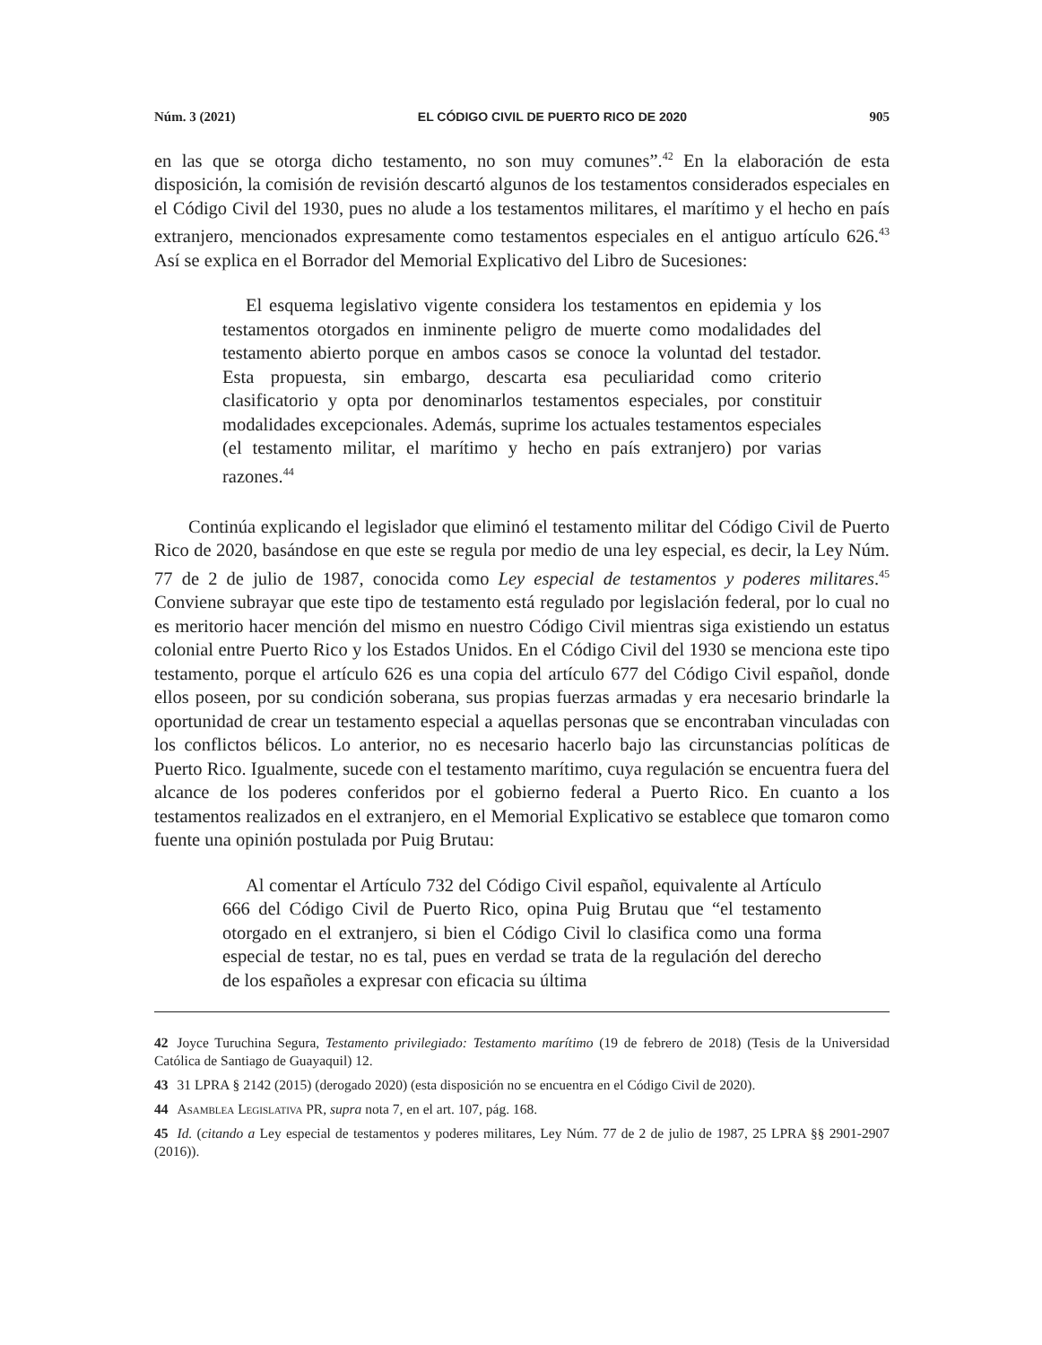Núm. 3 (2021) EL CÓDIGO CIVIL DE PUERTO RICO DE 2020 905
en las que se otorga dicho testamento, no son muy comunes”.<sup>42</sup> En la elaboración de esta disposición, la comisión de revisión descartó algunos de los testamentos considerados especiales en el Código Civil del 1930, pues no alude a los testamentos militares, el marítimo y el hecho en país extranjero, mencionados expresamente como testamentos especiales en el antiguo artículo 626.<sup>43</sup> Así se explica en el Borrador del Memorial Explicativo del Libro de Sucesiones:
El esquema legislativo vigente considera los testamentos en epidemia y los testamentos otorgados en inminente peligro de muerte como modalidades del testamento abierto porque en ambos casos se conoce la voluntad del testador. Esta propuesta, sin embargo, descarta esa peculiaridad como criterio clasificatorio y opta por denominarlos testamentos especiales, por constituir modalidades excepcionales. Además, suprime los actuales testamentos especiales (el testamento militar, el marítimo y hecho en país extranjero) por varias razones.<sup>44</sup>
Continúa explicando el legislador que eliminó el testamento militar del Código Civil de Puerto Rico de 2020, basándose en que este se regula por medio de una ley especial, es decir, la Ley Núm. 77 de 2 de julio de 1987, conocida como Ley especial de testamentos y poderes militares.<sup>45</sup> Conviene subrayar que este tipo de testamento está regulado por legislación federal, por lo cual no es meritorio hacer mención del mismo en nuestro Código Civil mientras siga existiendo un estatus colonial entre Puerto Rico y los Estados Unidos. En el Código Civil del 1930 se menciona este tipo testamento, porque el artículo 626 es una copia del artículo 677 del Código Civil español, donde ellos poseen, por su condición soberana, sus propias fuerzas armadas y era necesario brindarle la oportunidad de crear un testamento especial a aquellas personas que se encontraban vinculadas con los conflictos bélicos. Lo anterior, no es necesario hacerlo bajo las circunstancias políticas de Puerto Rico. Igualmente, sucede con el testamento marítimo, cuya regulación se encuentra fuera del alcance de los poderes conferidos por el gobierno federal a Puerto Rico. En cuanto a los testamentos realizados en el extranjero, en el Memorial Explicativo se establece que tomaron como fuente una opinión postulada por Puig Brutau:
Al comentar el Artículo 732 del Código Civil español, equivalente al Artículo 666 del Código Civil de Puerto Rico, opina Puig Brutau que “el testamento otorgado en el extranjero, si bien el Código Civil lo clasifica como una forma especial de testar, no es tal, pues en verdad se trata de la regulación del derecho de los españoles a expresar con eficacia su última
42 Joyce Turuchina Segura, Testamento privilegiado: Testamento marítimo (19 de febrero de 2018) (Tesis de la Universidad Católica de Santiago de Guayaquil) 12.
43 31 LPRA § 2142 (2015) (derogado 2020) (esta disposición no se encuentra en el Código Civil de 2020).
44 Asamblea Legislativa PR, supra nota 7, en el art. 107, pág. 168.
45 Id. (citando a Ley especial de testamentos y poderes militares, Ley Núm. 77 de 2 de julio de 1987, 25 LPRA §§ 2901-2907 (2016)).